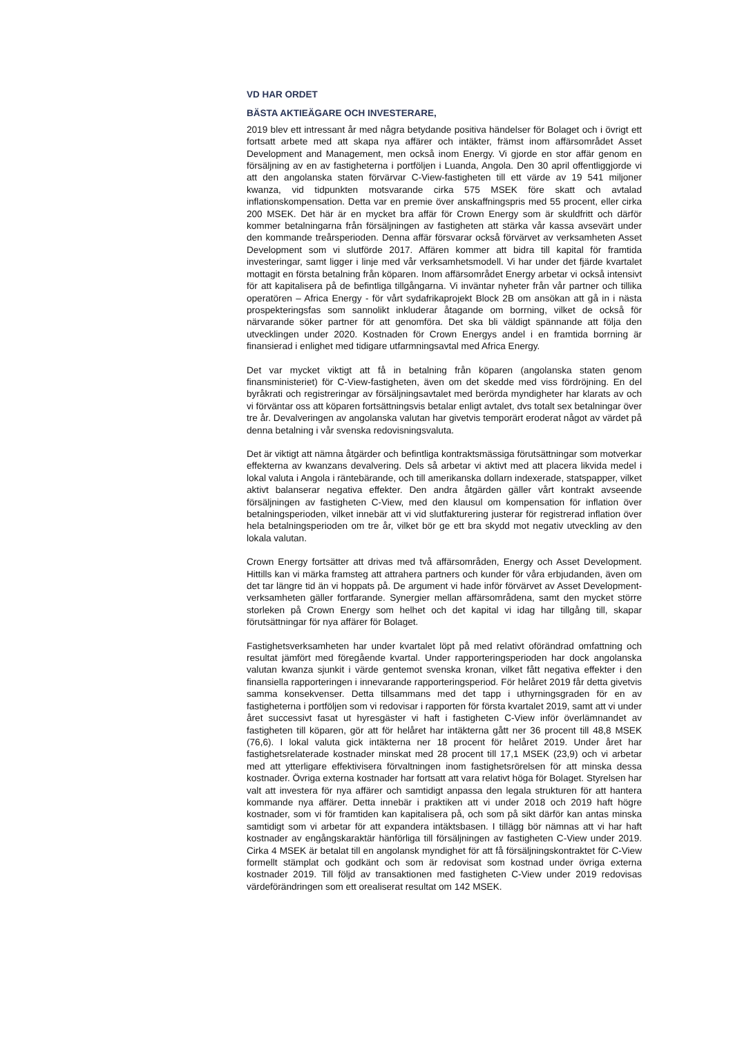VD HAR ORDET
BÄSTA AKTIEÄGARE OCH INVESTERARE,
2019 blev ett intressant år med några betydande positiva händelser för Bolaget och i övrigt ett fortsatt arbete med att skapa nya affärer och intäkter, främst inom affärsområdet Asset Development and Management, men också inom Energy. Vi gjorde en stor affär genom en försäljning av en av fastigheterna i portföljen i Luanda, Angola. Den 30 april offentliggjorde vi att den angolanska staten förvärvar C-View-fastigheten till ett värde av 19 541 miljoner kwanza, vid tidpunkten motsvarande cirka 575 MSEK före skatt och avtalad inflationskompensation. Detta var en premie över anskaffningspris med 55 procent, eller cirka 200 MSEK. Det här är en mycket bra affär för Crown Energy som är skuldfritt och därför kommer betalningarna från försäljningen av fastigheten att stärka vår kassa avsevärt under den kommande treårsperioden. Denna affär försvarar också förvärvet av verksamheten Asset Development som vi slutförde 2017. Affären kommer att bidra till kapital för framtida investeringar, samt ligger i linje med vår verksamhetsmodell. Vi har under det fjärde kvartalet mottagit en första betalning från köparen. Inom affärsområdet Energy arbetar vi också intensivt för att kapitalisera på de befintliga tillgångarna. Vi inväntar nyheter från vår partner och tillika operatören – Africa Energy - för vårt sydafrikaprojekt Block 2B om ansökan att gå in i nästa prospekteringsfas som sannolikt inkluderar åtagande om borrning, vilket de också för närvarande söker partner för att genomföra. Det ska bli väldigt spännande att följa den utvecklingen under 2020. Kostnaden för Crown Energys andel i en framtida borrning är finansierad i enlighet med tidigare utfarmningsavtal med Africa Energy.
Det var mycket viktigt att få in betalning från köparen (angolanska staten genom finansministeriet) för C-View-fastigheten, även om det skedde med viss fördröjning. En del byråkrati och registreringar av försäljningsavtalet med berörda myndigheter har klarats av och vi förväntar oss att köparen fortsättningsvis betalar enligt avtalet, dvs totalt sex betalningar över tre år. Devalveringen av angolanska valutan har givetvis temporärt eroderat något av värdet på denna betalning i vår svenska redovisningsvaluta.
Det är viktigt att nämna åtgärder och befintliga kontraktsmässiga förutsättningar som motverkar effekterna av kwanzans devalvering. Dels så arbetar vi aktivt med att placera likvida medel i lokal valuta i Angola i räntebärande, och till amerikanska dollarn indexerade, statspapper, vilket aktivt balanserar negativa effekter. Den andra åtgärden gäller vårt kontrakt avseende försäljningen av fastigheten C-View, med den klausul om kompensation för inflation över betalningsperioden, vilket innebär att vi vid slutfakturering justerar för registrerad inflation över hela betalningsperioden om tre år, vilket bör ge ett bra skydd mot negativ utveckling av den lokala valutan.
Crown Energy fortsätter att drivas med två affärsområden, Energy och Asset Development. Hittills kan vi märka framsteg att attrahera partners och kunder för våra erbjudanden, även om det tar längre tid än vi hoppats på. De argument vi hade inför förvärvet av Asset Development-verksamheten gäller fortfarande. Synergier mellan affärsområdena, samt den mycket större storleken på Crown Energy som helhet och det kapital vi idag har tillgång till, skapar förutsättningar för nya affärer för Bolaget.
Fastighetsverksamheten har under kvartalet löpt på med relativt oförändrad omfattning och resultat jämfört med föregående kvartal. Under rapporteringsperioden har dock angolanska valutan kwanza sjunkit i värde gentemot svenska kronan, vilket fått negativa effekter i den finansiella rapporteringen i innevarande rapporteringsperiod. För helåret 2019 får detta givetvis samma konsekvenser. Detta tillsammans med det tapp i uthyrningsgraden för en av fastigheterna i portföljen som vi redovisar i rapporten för första kvartalet 2019, samt att vi under året successivt fasat ut hyresgäster vi haft i fastigheten C-View inför överlämnandet av fastigheten till köparen, gör att för helåret har intäkterna gått ner 36 procent till 48,8 MSEK (76,6). I lokal valuta gick intäkterna ner 18 procent för helåret 2019. Under året har fastighetsrelaterade kostnader minskat med 28 procent till 17,1 MSEK (23,9) och vi arbetar med att ytterligare effektivisera förvaltningen inom fastighetsrörelsen för att minska dessa kostnader. Övriga externa kostnader har fortsatt att vara relativt höga för Bolaget. Styrelsen har valt att investera för nya affärer och samtidigt anpassa den legala strukturen för att hantera kommande nya affärer. Detta innebär i praktiken att vi under 2018 och 2019 haft högre kostnader, som vi för framtiden kan kapitalisera på, och som på sikt därför kan antas minska samtidigt som vi arbetar för att expandera intäktsbasen. I tillägg bör nämnas att vi har haft kostnader av engångskaraktär hänförliga till försäljningen av fastigheten C-View under 2019. Cirka 4 MSEK är betalat till en angolansk myndighet för att få försäljningskontraktet för C-View formellt stämplat och godkänt och som är redovisat som kostnad under övriga externa kostnader 2019. Till följd av transaktionen med fastigheten C-View under 2019 redovisas värdeförändringen som ett orealiserat resultat om 142 MSEK.